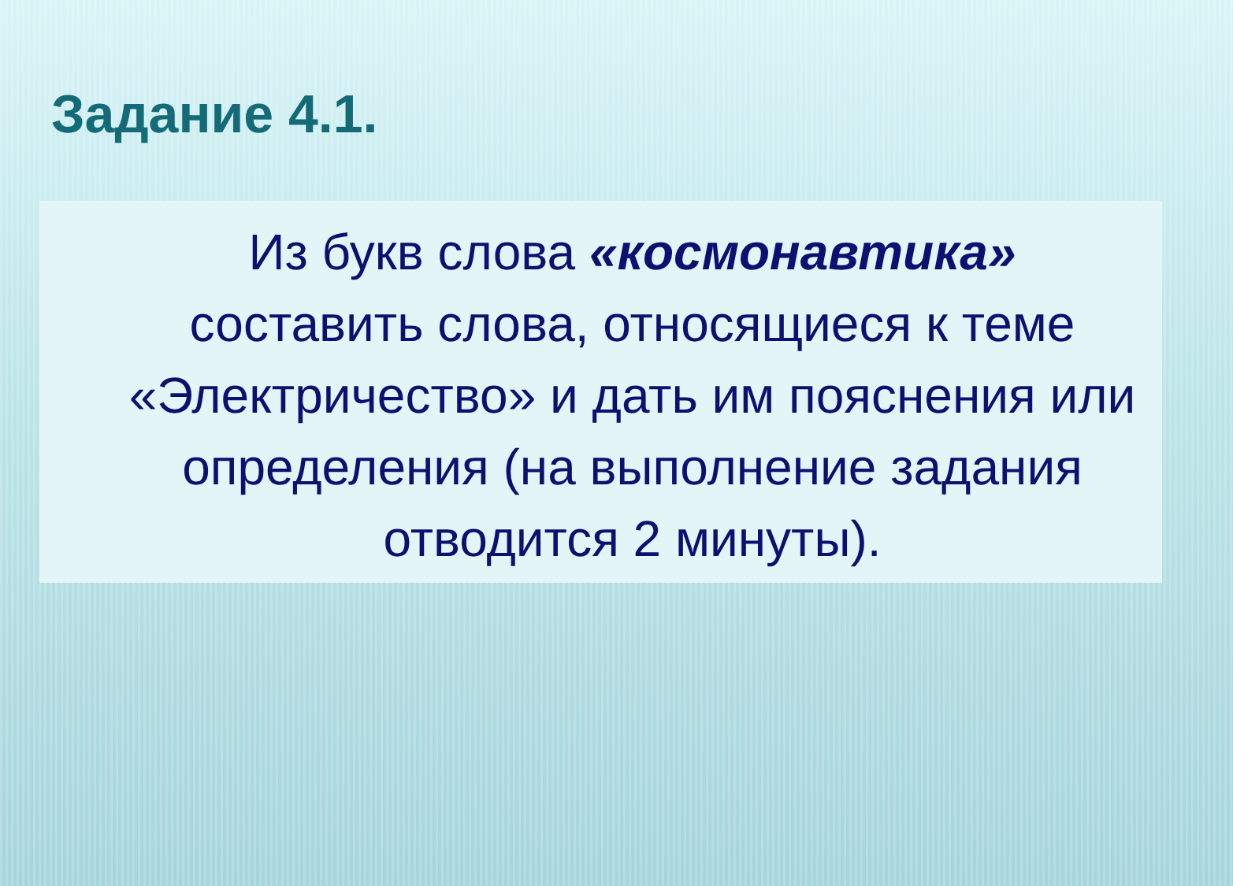Задание 4.1.
Из букв слова «космонавтика» составить слова, относящиеся к теме «Электричество» и дать им пояснения или определения (на выполнение задания отводится 2 минуты).